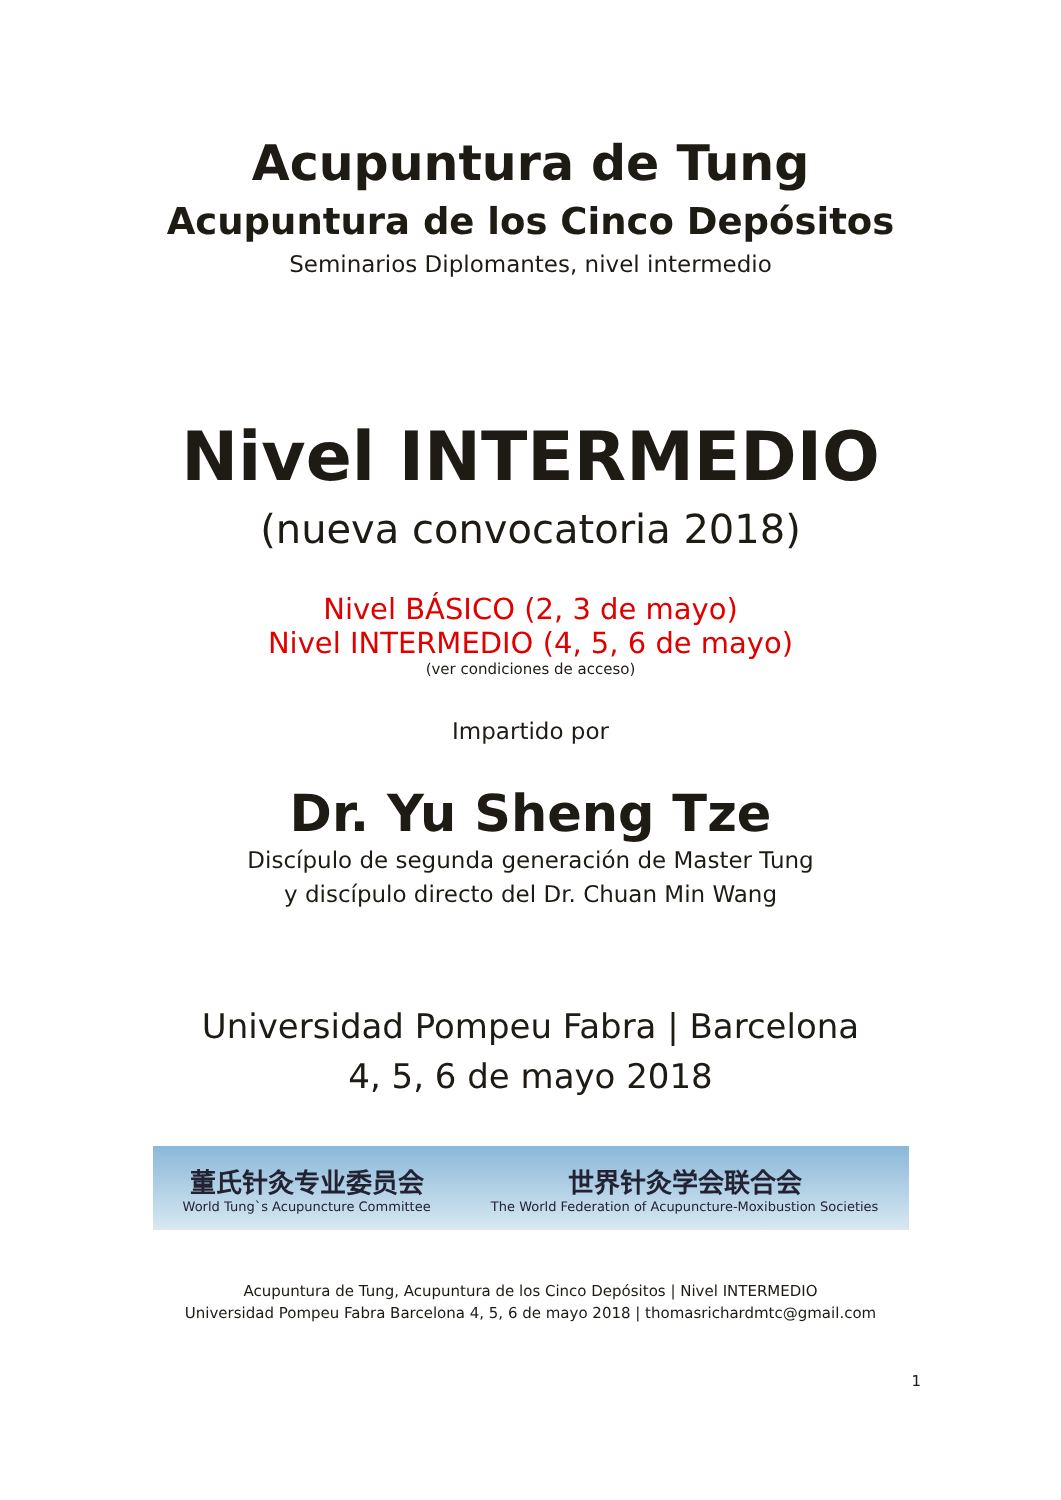Acupuntura de Tung
Acupuntura de los Cinco Depósitos
Seminarios Diplomantes, nivel intermedio
Nivel INTERMEDIO
(nueva convocatoria 2018)
Nivel BÁSICO (2, 3 de mayo)
Nivel INTERMEDIO (4, 5, 6 de mayo)
(ver condiciones de acceso)
Impartido por
Dr. Yu Sheng Tze
Discípulo de segunda generación de Master Tung
y discípulo directo del Dr. Chuan Min Wang
Universidad Pompeu Fabra | Barcelona
4, 5, 6 de mayo 2018
董氏针灸专业委员会
World Tung`s Acupuncture Committee
世界针灸学会联合会
The World Federation of Acupuncture-Moxibustion Societies
Acupuntura de Tung, Acupuntura de los Cinco Depósitos | Nivel INTERMEDIO
Universidad Pompeu Fabra Barcelona 4, 5, 6 de mayo 2018 | thomasrichardmtc@gmail.com
1